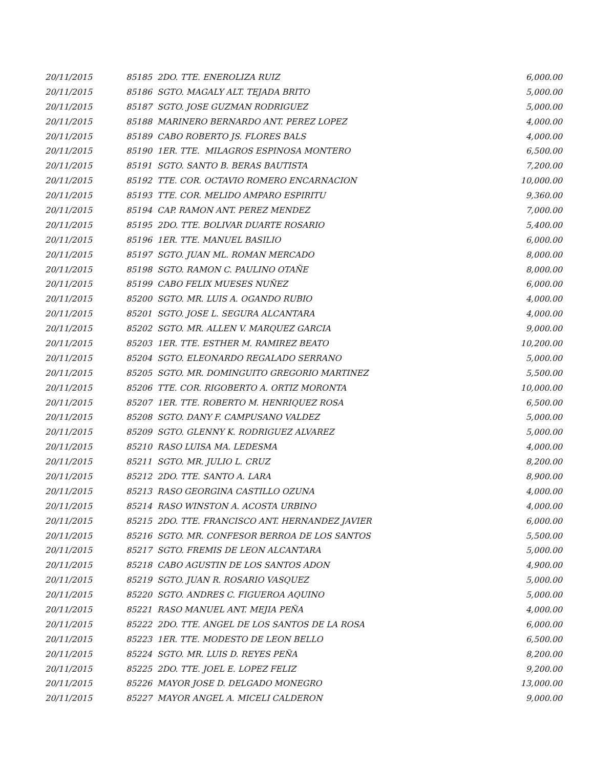| 20/11/2015 | 85185 2DO. TTE. ENEROLIZA RUIZ | 6,000.00 |
| 20/11/2015 | 85186 SGTO. MAGALY ALT. TEJADA BRITO | 5,000.00 |
| 20/11/2015 | 85187 SGTO. JOSE GUZMAN RODRIGUEZ | 5,000.00 |
| 20/11/2015 | 85188 MARINERO BERNARDO ANT. PEREZ LOPEZ | 4,000.00 |
| 20/11/2015 | 85189 CABO ROBERTO JS. FLORES BALS | 4,000.00 |
| 20/11/2015 | 85190 1ER. TTE. MILAGROS ESPINOSA MONTERO | 6,500.00 |
| 20/11/2015 | 85191 SGTO. SANTO B. BERAS BAUTISTA | 7,200.00 |
| 20/11/2015 | 85192 TTE. COR. OCTAVIO ROMERO ENCARNACION | 10,000.00 |
| 20/11/2015 | 85193 TTE. COR. MELIDO AMPARO ESPIRITU | 9,360.00 |
| 20/11/2015 | 85194 CAP. RAMON ANT. PEREZ MENDEZ | 7,000.00 |
| 20/11/2015 | 85195 2DO. TTE. BOLIVAR DUARTE ROSARIO | 5,400.00 |
| 20/11/2015 | 85196 1ER. TTE. MANUEL BASILIO | 6,000.00 |
| 20/11/2015 | 85197 SGTO. JUAN ML. ROMAN MERCADO | 8,000.00 |
| 20/11/2015 | 85198 SGTO. RAMON C. PAULINO OTAÑE | 8,000.00 |
| 20/11/2015 | 85199 CABO FELIX MUESES NUÑEZ | 6,000.00 |
| 20/11/2015 | 85200 SGTO. MR. LUIS A. OGANDO RUBIO | 4,000.00 |
| 20/11/2015 | 85201 SGTO. JOSE L. SEGURA ALCANTARA | 4,000.00 |
| 20/11/2015 | 85202 SGTO. MR. ALLEN V. MARQUEZ GARCIA | 9,000.00 |
| 20/11/2015 | 85203 1ER. TTE. ESTHER M. RAMIREZ BEATO | 10,200.00 |
| 20/11/2015 | 85204 SGTO. ELEONARDO REGALADO SERRANO | 5,000.00 |
| 20/11/2015 | 85205 SGTO. MR. DOMINGUITO GREGORIO MARTINEZ | 5,500.00 |
| 20/11/2015 | 85206 TTE. COR. RIGOBERTO A. ORTIZ MORONTA | 10,000.00 |
| 20/11/2015 | 85207 1ER. TTE. ROBERTO M. HENRIQUEZ ROSA | 6,500.00 |
| 20/11/2015 | 85208 SGTO. DANY F. CAMPUSANO VALDEZ | 5,000.00 |
| 20/11/2015 | 85209 SGTO. GLENNY K. RODRIGUEZ ALVAREZ | 5,000.00 |
| 20/11/2015 | 85210 RASO LUISA MA. LEDESMA | 4,000.00 |
| 20/11/2015 | 85211 SGTO. MR. JULIO L. CRUZ | 8,200.00 |
| 20/11/2015 | 85212 2DO. TTE. SANTO A. LARA | 8,900.00 |
| 20/11/2015 | 85213 RASO GEORGINA CASTILLO OZUNA | 4,000.00 |
| 20/11/2015 | 85214 RASO WINSTON A. ACOSTA URBINO | 4,000.00 |
| 20/11/2015 | 85215 2DO. TTE. FRANCISCO ANT. HERNANDEZ JAVIER | 6,000.00 |
| 20/11/2015 | 85216 SGTO. MR. CONFESOR BERROA DE LOS SANTOS | 5,500.00 |
| 20/11/2015 | 85217 SGTO. FREMIS DE LEON ALCANTARA | 5,000.00 |
| 20/11/2015 | 85218 CABO AGUSTIN DE LOS SANTOS ADON | 4,900.00 |
| 20/11/2015 | 85219 SGTO. JUAN R. ROSARIO VASQUEZ | 5,000.00 |
| 20/11/2015 | 85220 SGTO. ANDRES C. FIGUEROA AQUINO | 5,000.00 |
| 20/11/2015 | 85221 RASO MANUEL ANT. MEJIA PEÑA | 4,000.00 |
| 20/11/2015 | 85222 2DO. TTE. ANGEL DE LOS SANTOS DE LA ROSA | 6,000.00 |
| 20/11/2015 | 85223 1ER. TTE. MODESTO DE LEON BELLO | 6,500.00 |
| 20/11/2015 | 85224 SGTO. MR. LUIS D. REYES PEÑA | 8,200.00 |
| 20/11/2015 | 85225 2DO. TTE. JOEL E. LOPEZ FELIZ | 9,200.00 |
| 20/11/2015 | 85226 MAYOR JOSE D. DELGADO MONEGRO | 13,000.00 |
| 20/11/2015 | 85227 MAYOR ANGEL A. MICELI CALDERON | 9,000.00 |